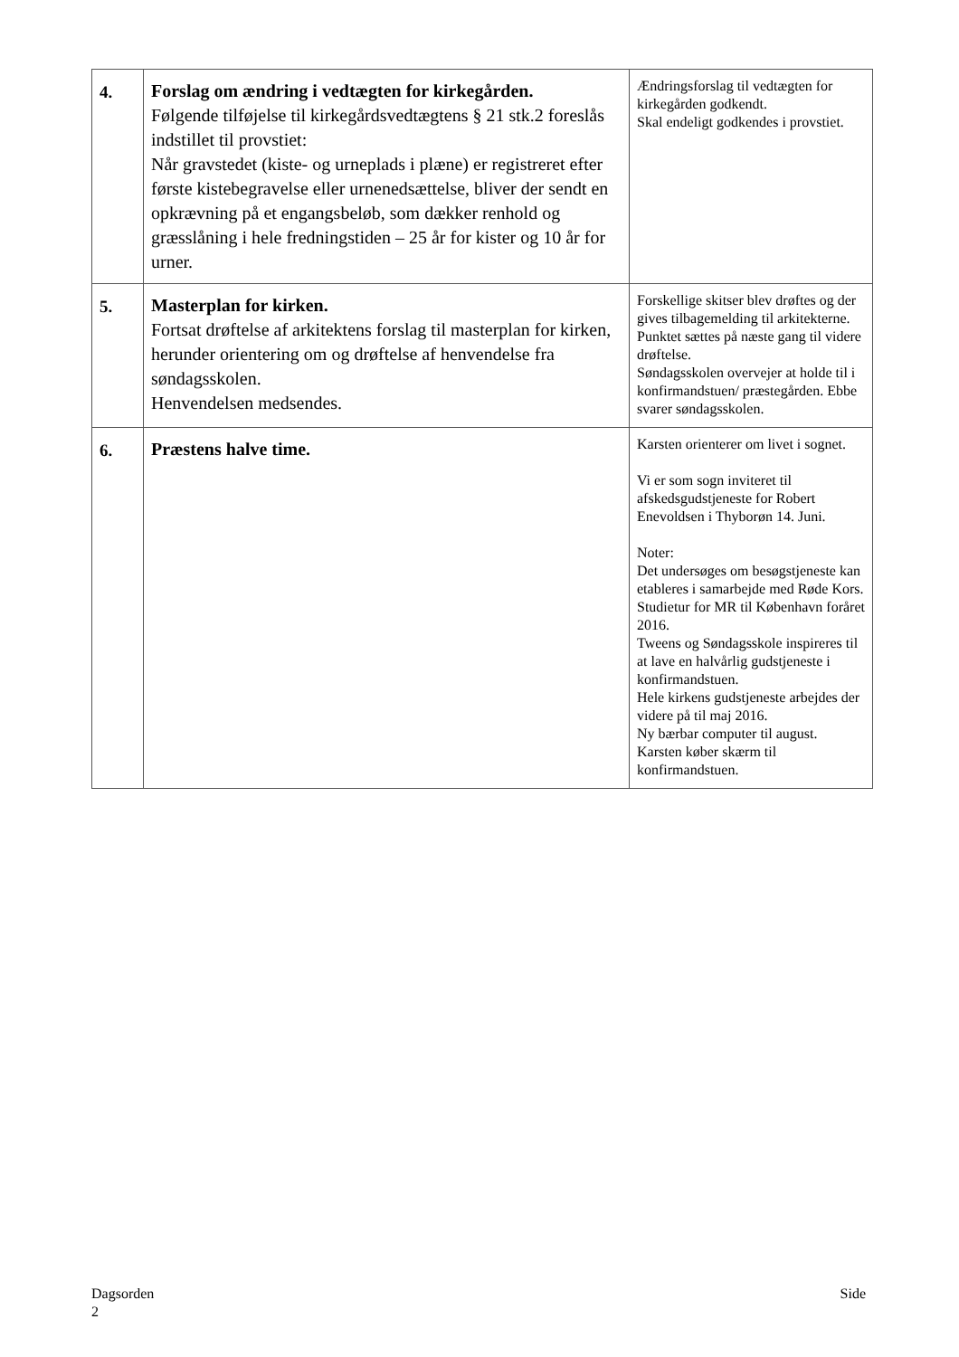| 4. | Forslag om ændring i vedtægten for kirkegården. Følgende tilføjelse til kirkegårdsvedtægtens § 21 stk.2 foreslås indstillet til provstiet: Når gravstedet (kiste- og urneplads i plæne) er registreret efter første kistebegravelse eller urnenedsættelse, bliver der sendt en opkrævning på et engangsbeløb, som dækker renhold og græsslåning i hele fredningstiden – 25 år for kister og 10 år for urner. | Ændringsforslag til vedtægten for kirkegården godkendt. Skal endeligt godkendes i provstiet. |
| 5. | Masterplan for kirken. Fortsat drøftelse af arkitektens forslag til masterplan for kirken, herunder orientering om og drøftelse af henvendelse fra søndagsskolen. Henvendelsen medsendes. | Forskellige skitser blev drøftes og der gives tilbagemelding til arkitekterne. Punktet sættes på næste gang til videre drøftelse. Søndagsskolen overvejer at holde til i konfirmandstuen/ præstegården. Ebbe svarer søndagsskolen. |
| 6. | Præstens halve time. | Karsten orienterer om livet i sognet. Vi er som sogn inviteret til afskedsgudstjeneste for Robert Enevoldsen i Thyborøn 14. Juni. Noter: Det undersøges om besøgstjeneste kan etableres i samarbejde med Røde Kors. Studietur for MR til København foråret 2016. Tweens og Søndagsskole inspireres til at lave en halvårlig gudstjeneste i konfirmandstuen. Hele kirkens gudstjeneste arbejdes der videre på til maj 2016. Ny bærbar computer til august. Karsten køber skærm til konfirmandstuen. |
Dagsorden Side
2